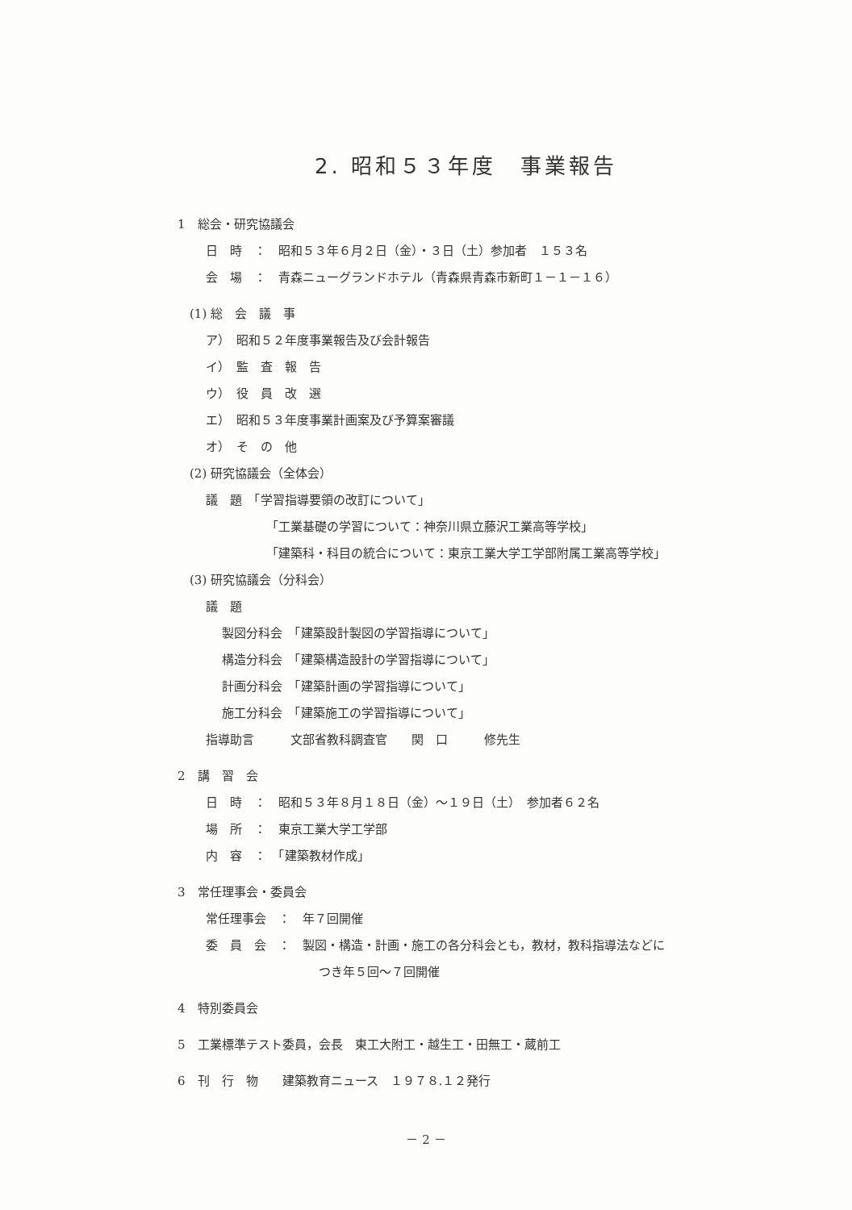2. 昭和５３年度　事業報告
1　総会・研究協議会
日　時　：　昭和５３年６月２日（金）・３日（土）参加者　１５３名
会　場　：　青森ニューグランドホテル（青森県青森市新町１－１－１６）
(1) 総　会　議　事
ア）　昭和５２年度事業報告及び会計報告
イ）　監　査　報　告
ウ）　役　員　改　選
エ）　昭和５３年度事業計画案及び予算案審議
オ）　そ　の　他
(2) 研究協議会（全体会）
議　題　「学習指導要領の改訂について」
「工業基礎の学習について：神奈川県立藤沢工業高等学校」
「建築科・科目の統合について：東京工業大学工学部附属工業高等学校」
(3) 研究協議会（分科会）
議　題
製図分科会　「建築設計製図の学習指導について」
構造分科会　「建築構造設計の学習指導について」
計画分科会　「建築計画の学習指導について」
施工分科会　「建築施工の学習指導について」
指導助言　　　文部省教科調査官　　関　口　　　修先生
2　講　習　会
日　時　：　昭和５３年８月１８日（金）～１９日（土）　参加者６２名
場　所　：　東京工業大学工学部
内　容　：　「建築教材作成」
3　常任理事会・委員会
常任理事会　：　年７回開催
委　員　会　：　製図・構造・計画・施工の各分科会とも，教材，教科指導法などに
つき年５回～７回開催
4　特別委員会
5　工業標準テスト委員，会長　東工大附工・越生工・田無工・蔵前工
6　刊　行　物　　建築教育ニュース　１９７８.１２発行
－ 2 －